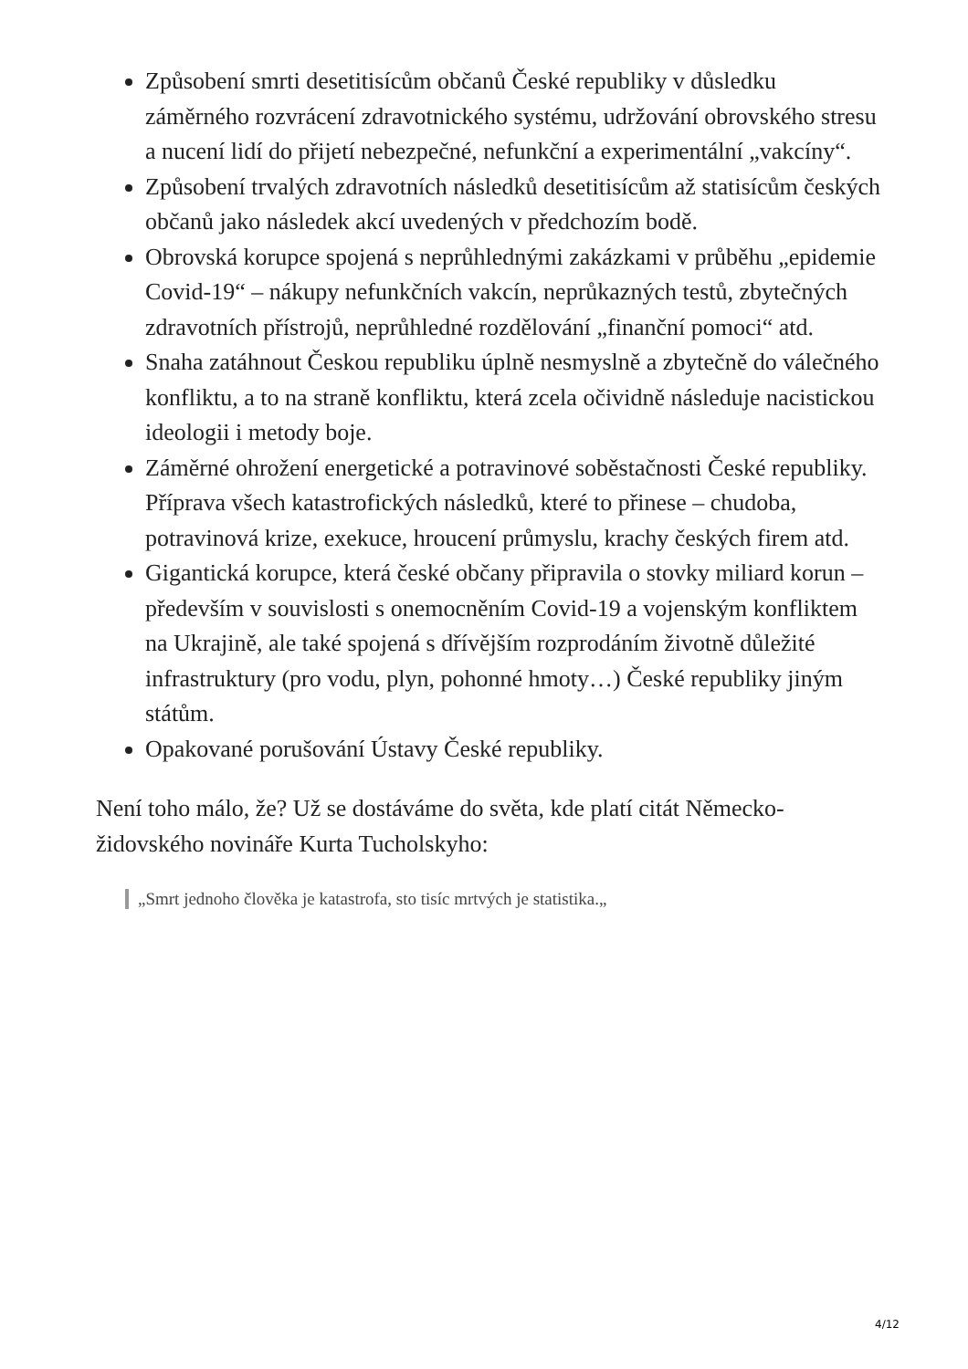Způsobení smrti desetitisícům občanů České republiky v důsledku záměrného rozvrácení zdravotnického systému, udržování obrovského stresu a nucení lidí do přijetí nebezpečné, nefunkční a experimentální „vakcíny“.
Způsobení trvalých zdravotních následků desetitisícům až statisícům českých občanů jako následek akcí uvedených v předchozím bodě.
Obrovská korupce spojená s neprůhlednými zakázkami v průběhu „epidemie Covid-19“ – nákupy nefunkčních vakcín, neprůkazných testů, zbytečných zdravotních přístrojů, neprůhledné rozdělování „finanční pomoci“ atd.
Snaha zatáhnout Českou republiku úplně nesmyslně a zbytečně do válečného konfliktu, a to na straně konfliktu, která zcela očividně následuje nacistickou ideologii i metody boje.
Záměrné ohrožení energetické a potravinové soběstačnosti České republiky. Příprava všech katastrofických následků, které to přinese – chudoba, potravinová krize, exekuce, hroucení průmyslu, krachy českých firem atd.
Gigantická korupce, která české občany připravila o stovky miliard korun – především v souvislosti s onemocněním Covid-19 a vojenským konfliktem na Ukrajině, ale také spojená s dřívějším rozprodáním životně důležité infrastruktury (pro vodu, plyn, pohonné hmoty…) České republiky jiným státům.
Opakované porušování Ústavy České republiky.
Není toho málo, že? Už se dostáváme do světa, kde platí citát Německo-židovského novináře Kurta Tucholskyho:
„Smrt jednoho člověka je katastrofa, sto tisíc mrtvých je statistika.„
4/12